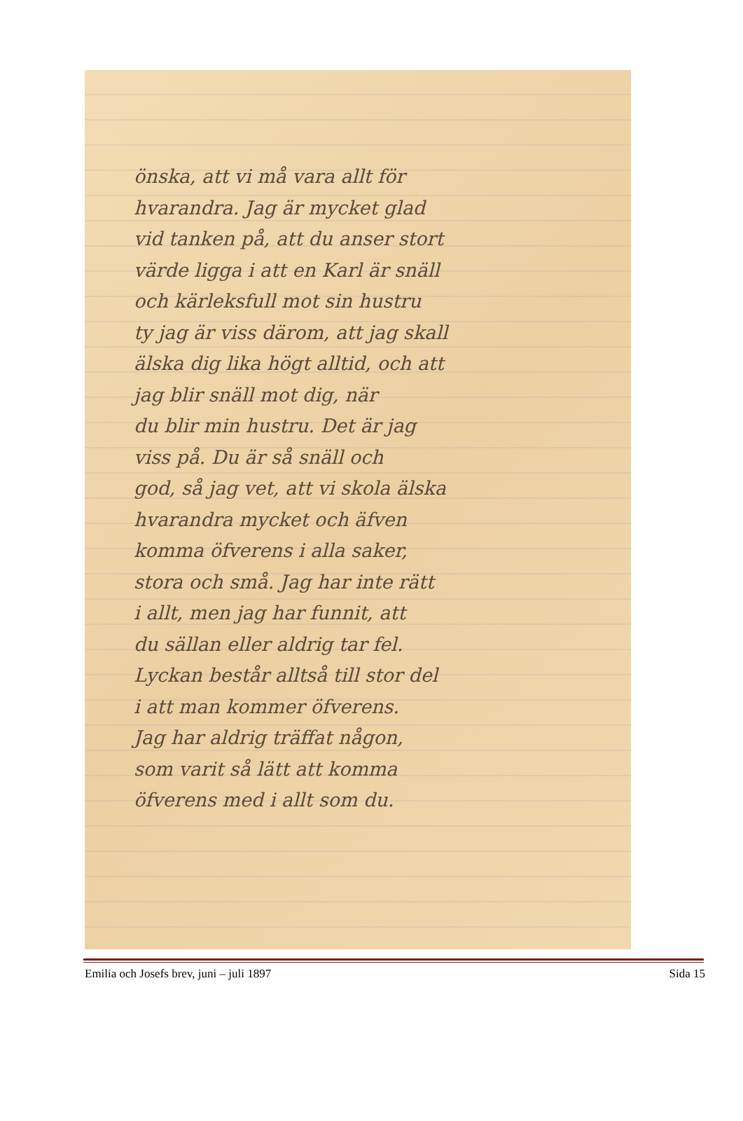önska, att vi må vara allt för
hvarandra. Jag är mycket glad
vid tanken på, att du anser stort
värde ligga i att en Karl är snäll
och kärleksfull mot sin hustru
ty jag är viss därom, att jag skall
älska dig lika högt alltid, och att
jag blir snäll mot dig, när
du blir min hustru. Det är jag
viss på. Du är så snäll och
god, så jag vet, att vi skola älska
hvarandra mycket och äfven
komma öfverens i alla saker,
stora och små. Jag har inte rätt
i allt, men jag har funnit, att
du sällan eller aldrig tar fel.
Lyckan består alltså till stor del
i att man kommer öfverens.
Jag har aldrig träffat någon,
som varit så lätt att komma
öfverens med i allt som du.
Emilia och Josefs brev, juni – juli 1897 Sida 15